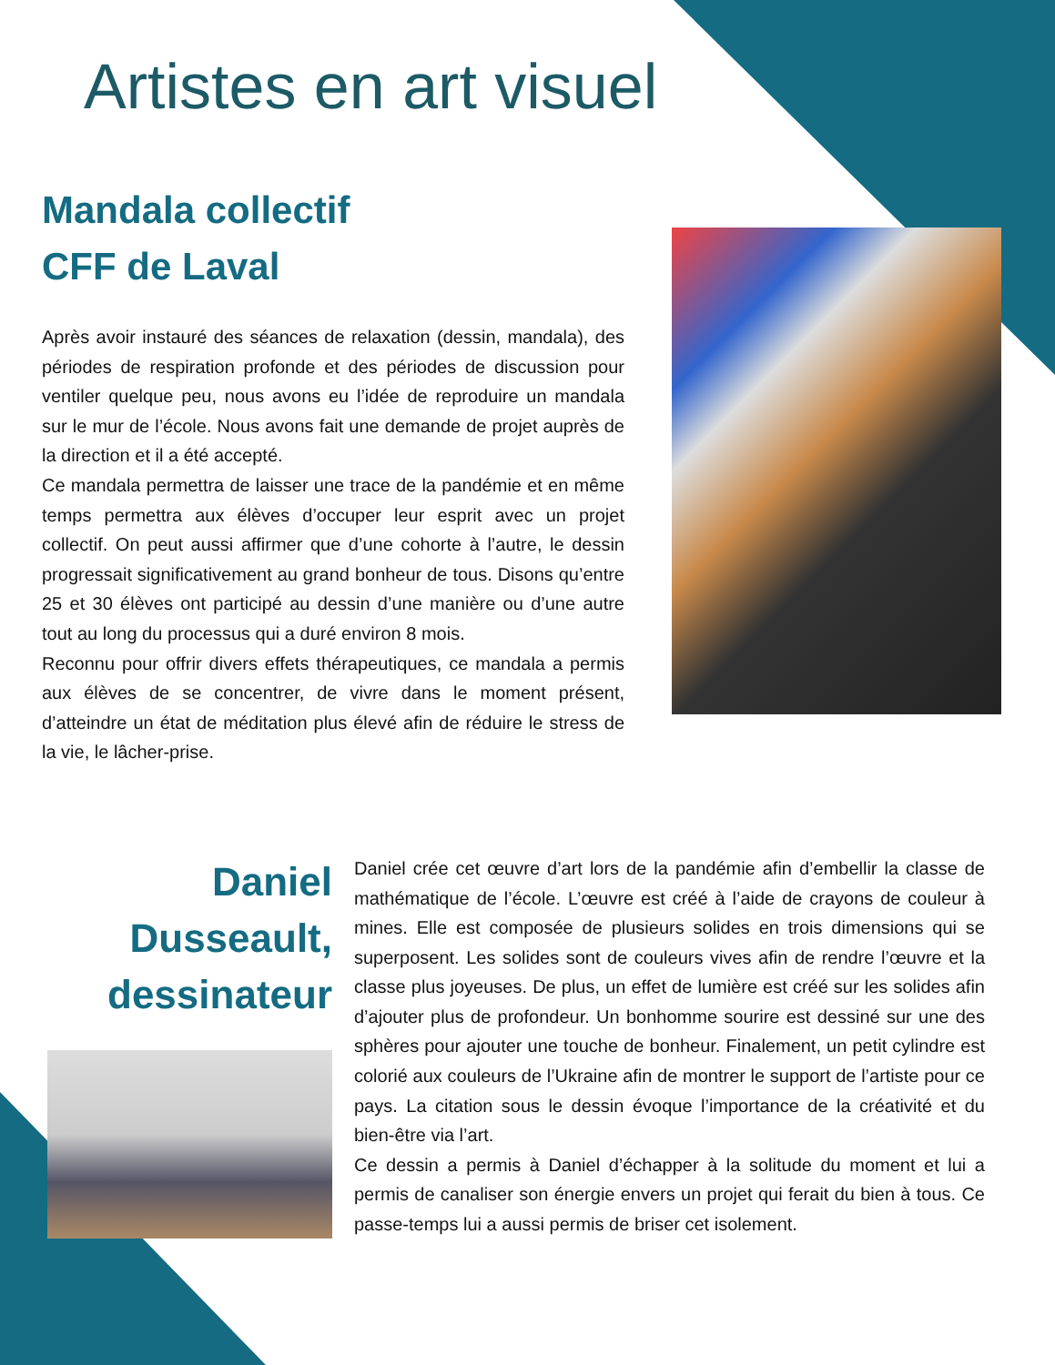Artistes en art visuel
Mandala collectif
CFF de Laval
Après avoir instauré des séances de relaxation (dessin, mandala), des périodes de respiration profonde et des périodes de discussion pour ventiler quelque peu, nous avons eu l’idée de reproduire un mandala sur le mur de l’école. Nous avons fait une demande de projet auprès de la direction et il a été accepté.
Ce mandala permettra de laisser une trace de la pandémie et en même temps permettra aux élèves d’occuper leur esprit avec un projet collectif. On peut aussi affirmer que d’une cohorte à l’autre, le dessin progressait significativement au grand bonheur de tous. Disons qu’entre 25 et 30 élèves ont participé au dessin d’une manière ou d’une autre tout au long du processus qui a duré environ 8 mois.
Reconnu pour offrir divers effets thérapeutiques, ce mandala a permis aux élèves de se concentrer, de vivre dans le moment présent, d’atteindre un état de méditation plus élevé afin de réduire le stress de la vie, le lâcher-prise.
Daniel
Dusseault,
dessinateur
Daniel crée cet œuvre d’art lors de la pandémie afin d’embellir la classe de mathématique de l’école. L’œuvre est créé à l’aide de crayons de couleur à mines. Elle est composée de plusieurs solides en trois dimensions qui se superposent. Les solides sont de couleurs vives afin de rendre l’œuvre et la classe plus joyeuses. De plus, un effet de lumière est créé sur les solides afin d’ajouter plus de profondeur. Un bonhomme sourire est dessiné sur une des sphères pour ajouter une touche de bonheur. Finalement, un petit cylindre est colorié aux couleurs de l’Ukraine afin de montrer le support de l’artiste pour ce pays. La citation sous le dessin évoque l’importance de la créativité et du bien-être via l’art.
Ce dessin a permis à Daniel d’échapper à la solitude du moment et lui a permis de canaliser son énergie envers un projet qui ferait du bien à tous. Ce passe-temps lui a aussi permis de briser cet isolement.